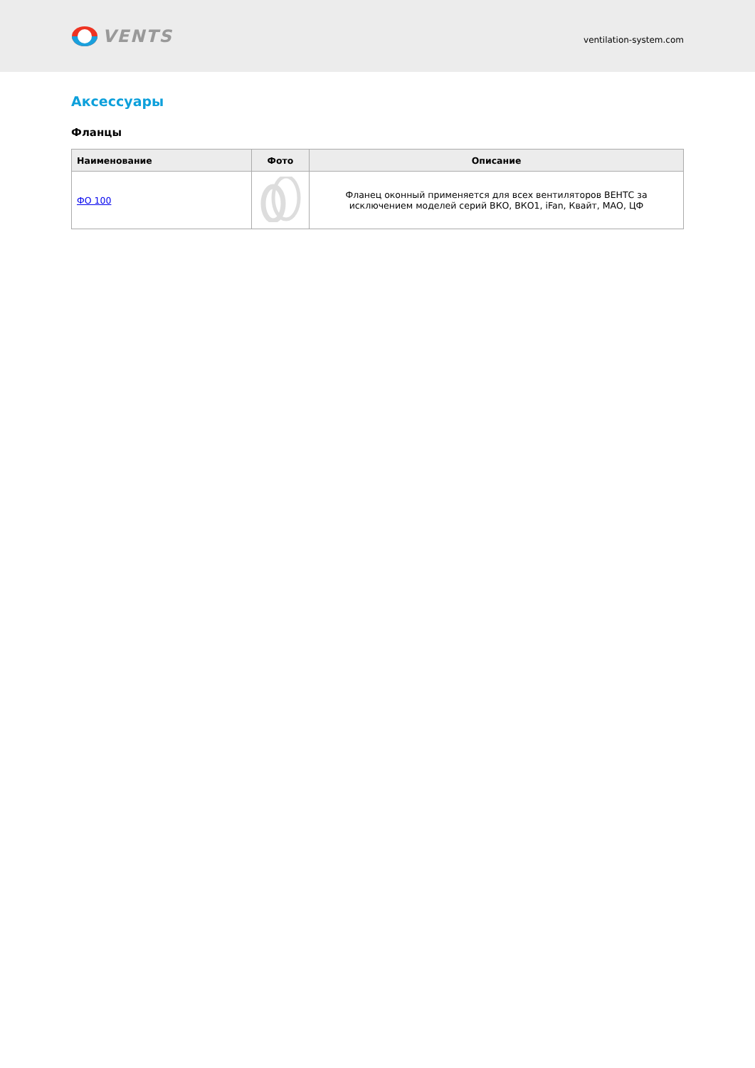VENTS
ventilation-system.com
Аксессуары
Фланцы
| Наименование | Фото | Описание |
| --- | --- | --- |
| ФО 100 | | Фланец оконный применяется для всех вентиляторов ВЕНТС за исключением моделей серий ВКО, ВКО1, iFan, Квайт, МАО, ЦФ |